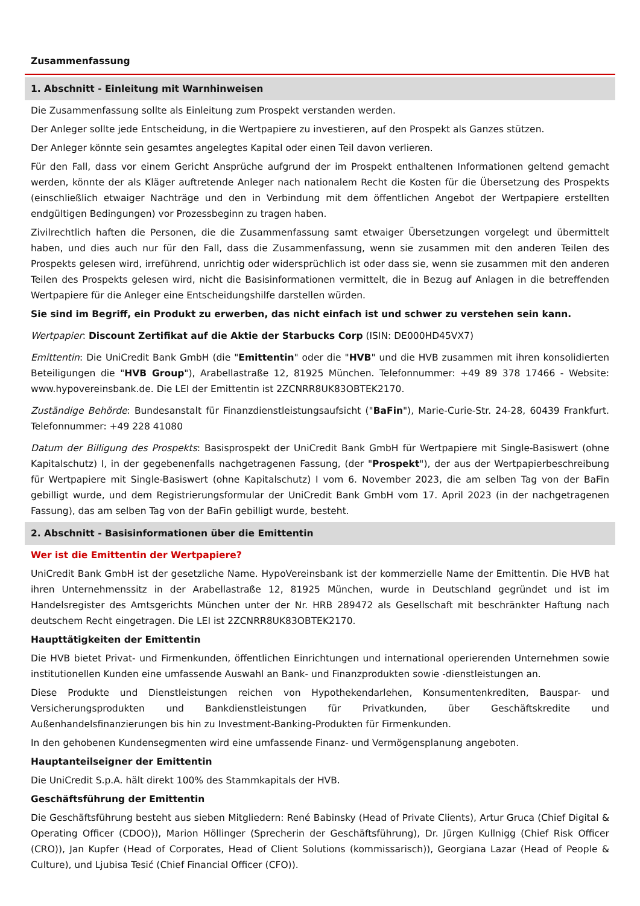Zusammenfassung
1. Abschnitt - Einleitung mit Warnhinweisen
Die Zusammenfassung sollte als Einleitung zum Prospekt verstanden werden.
Der Anleger sollte jede Entscheidung, in die Wertpapiere zu investieren, auf den Prospekt als Ganzes stützen.
Der Anleger könnte sein gesamtes angelegtes Kapital oder einen Teil davon verlieren.
Für den Fall, dass vor einem Gericht Ansprüche aufgrund der im Prospekt enthaltenen Informationen geltend gemacht werden, könnte der als Kläger auftretende Anleger nach nationalem Recht die Kosten für die Übersetzung des Prospekts (einschließlich etwaiger Nachträge und den in Verbindung mit dem öffentlichen Angebot der Wertpapiere erstellten endgültigen Bedingungen) vor Prozessbeginn zu tragen haben.
Zivilrechtlich haften die Personen, die die Zusammenfassung samt etwaiger Übersetzungen vorgelegt und übermittelt haben, und dies auch nur für den Fall, dass die Zusammenfassung, wenn sie zusammen mit den anderen Teilen des Prospekts gelesen wird, irreführend, unrichtig oder widersprüchlich ist oder dass sie, wenn sie zusammen mit den anderen Teilen des Prospekts gelesen wird, nicht die Basisinformationen vermittelt, die in Bezug auf Anlagen in die betreffenden Wertpapiere für die Anleger eine Entscheidungshilfe darstellen würden.
Sie sind im Begriff, ein Produkt zu erwerben, das nicht einfach ist und schwer zu verstehen sein kann.
Wertpapier: Discount Zertifikat auf die Aktie der Starbucks Corp (ISIN: DE000HD45VX7)
Emittentin: Die UniCredit Bank GmbH (die "Emittentin" oder die "HVB" und die HVB zusammen mit ihren konsolidierten Beteiligungen die "HVB Group"), Arabellastraße 12, 81925 München. Telefonnummer: +49 89 378 17466 - Website: www.hypovereinsbank.de. Die LEI der Emittentin ist 2ZCNRR8UK83OBTEK2170.
Zuständige Behörde: Bundesanstalt für Finanzdienstleistungsaufsicht ("BaFin"), Marie-Curie-Str. 24-28, 60439 Frankfurt. Telefonnummer: +49 228 41080
Datum der Billigung des Prospekts: Basisprospekt der UniCredit Bank GmbH für Wertpapiere mit Single-Basiswert (ohne Kapitalschutz) I, in der gegebenenfalls nachgetragenen Fassung, (der "Prospekt"), der aus der Wertpapierbeschreibung für Wertpapiere mit Single-Basiswert (ohne Kapitalschutz) I vom 6. November 2023, die am selben Tag von der BaFin gebilligt wurde, und dem Registrierungsformular der UniCredit Bank GmbH vom 17. April 2023 (in der nachgetragenen Fassung), das am selben Tag von der BaFin gebilligt wurde, besteht.
2. Abschnitt - Basisinformationen über die Emittentin
Wer ist die Emittentin der Wertpapiere?
UniCredit Bank GmbH ist der gesetzliche Name. HypoVereinsbank ist der kommerzielle Name der Emittentin. Die HVB hat ihren Unternehmenssitz in der Arabellastraße 12, 81925 München, wurde in Deutschland gegründet und ist im Handelsregister des Amtsgerichts München unter der Nr. HRB 289472 als Gesellschaft mit beschränkter Haftung nach deutschem Recht eingetragen. Die LEI ist 2ZCNRR8UK83OBTEK2170.
Haupttätigkeiten der Emittentin
Die HVB bietet Privat- und Firmenkunden, öffentlichen Einrichtungen und international operierenden Unternehmen sowie institutionellen Kunden eine umfassende Auswahl an Bank- und Finanzprodukten sowie -dienstleistungen an.
Diese Produkte und Dienstleistungen reichen von Hypothekendarlehen, Konsumentenkrediten, Bauspar- und Versicherungsprodukten und Bankdienstleistungen für Privatkunden, über Geschäftskredite und Außenhandelsfinanzierungen bis hin zu Investment-Banking-Produkten für Firmenkunden.
In den gehobenen Kundensegmenten wird eine umfassende Finanz- und Vermögensplanung angeboten.
Hauptanteilseigner der Emittentin
Die UniCredit S.p.A. hält direkt 100% des Stammkapitals der HVB.
Geschäftsführung der Emittentin
Die Geschäftsführung besteht aus sieben Mitgliedern: René Babinsky (Head of Private Clients), Artur Gruca (Chief Digital & Operating Officer (CDOO)), Marion Höllinger (Sprecherin der Geschäftsführung), Dr. Jürgen Kullnigg (Chief Risk Officer (CRO)), Jan Kupfer (Head of Corporates, Head of Client Solutions (kommissarisch)), Georgiana Lazar (Head of People & Culture), und Ljubisa Tesić (Chief Financial Officer (CFO)).